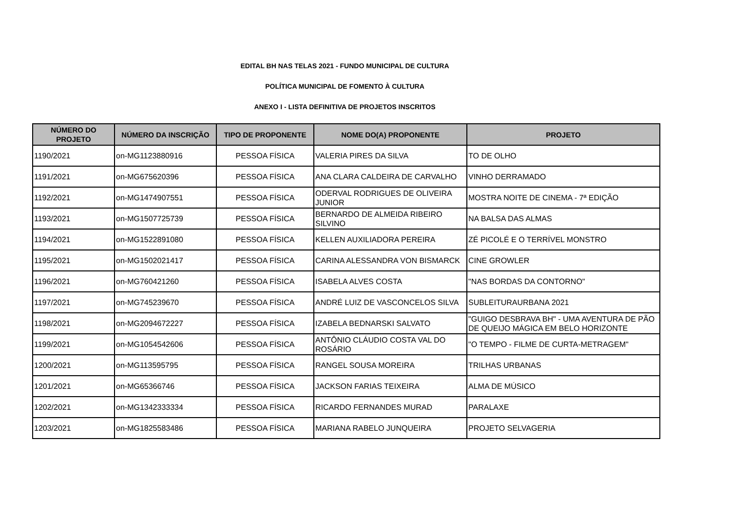EDITAL BH NAS TELAS 2021 - FUNDO MUNICIPAL DE CULTURA
POLÍTICA MUNICIPAL DE FOMENTO À CULTURA
ANEXO I - LISTA DEFINITIVA DE PROJETOS INSCRITOS
| NÚMERO DO PROJETO | NÚMERO DA INSCRIÇÃO | TIPO DE PROPONENTE | NOME DO(A) PROPONENTE | PROJETO |
| --- | --- | --- | --- | --- |
| 1190/2021 | on-MG1123880916 | PESSOA FÍSICA | VALERIA PIRES DA SILVA | TO DE OLHO |
| 1191/2021 | on-MG675620396 | PESSOA FÍSICA | ANA CLARA CALDEIRA DE CARVALHO | VINHO DERRAMADO |
| 1192/2021 | on-MG1474907551 | PESSOA FÍSICA | ODERVAL RODRIGUES DE OLIVEIRA JUNIOR | MOSTRA NOITE DE CINEMA - 7ª EDIÇÃO |
| 1193/2021 | on-MG1507725739 | PESSOA FÍSICA | BERNARDO DE ALMEIDA RIBEIRO SILVINO | NA BALSA DAS ALMAS |
| 1194/2021 | on-MG1522891080 | PESSOA FÍSICA | KELLEN AUXILIADORA PEREIRA | ZÉ PICOLÉ E O TERRÍVEL MONSTRO |
| 1195/2021 | on-MG1502021417 | PESSOA FÍSICA | CARINA ALESSANDRA VON BISMARCK | CINE GROWLER |
| 1196/2021 | on-MG760421260 | PESSOA FÍSICA | ISABELA ALVES COSTA | "NAS BORDAS DA CONTORNO" |
| 1197/2021 | on-MG745239670 | PESSOA FÍSICA | ANDRÉ LUIZ DE VASCONCELOS SILVA | SUBLEITURAURBANA 2021 |
| 1198/2021 | on-MG2094672227 | PESSOA FÍSICA | IZABELA BEDNARSKI SALVATO | "GUIGO DESBRAVA BH" - UMA AVENTURA DE PÃO DE QUEIJO MÁGICA EM BELO HORIZONTE |
| 1199/2021 | on-MG1054542606 | PESSOA FÍSICA | ANTÔNIO CLÁUDIO COSTA VAL DO ROSÁRIO | "O TEMPO - FILME DE CURTA-METRAGEM" |
| 1200/2021 | on-MG113595795 | PESSOA FÍSICA | RANGEL SOUSA MOREIRA | TRILHAS URBANAS |
| 1201/2021 | on-MG65366746 | PESSOA FÍSICA | JACKSON FARIAS TEIXEIRA | ALMA DE MÚSICO |
| 1202/2021 | on-MG1342333334 | PESSOA FÍSICA | RICARDO FERNANDES MURAD | PARALAXE |
| 1203/2021 | on-MG1825583486 | PESSOA FÍSICA | MARIANA RABELO JUNQUEIRA | PROJETO SELVAGERIA |